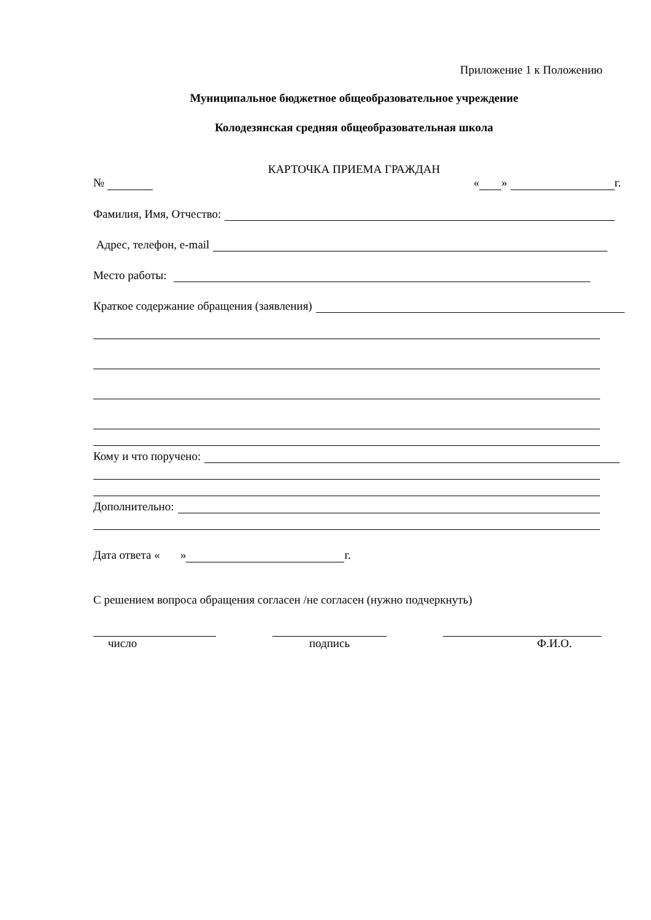Приложение 1 к Положению
Муниципальное бюджетное общеобразовательное учреждение
Колодезянская средняя общеобразовательная школа
КАРТОЧКА ПРИЕМА ГРАЖДАН
№ « » г.
Фамилия, Имя, Отчество:
Адрес, телефон, e-mail
Место работы:
Краткое содержание обращения (заявления)
Кому и что поручено:
Дополнительно:
Дата ответа « » г.
С решением вопроса обращения согласен /не согласен (нужно подчеркнуть)
число
подпись
Ф.И.О.